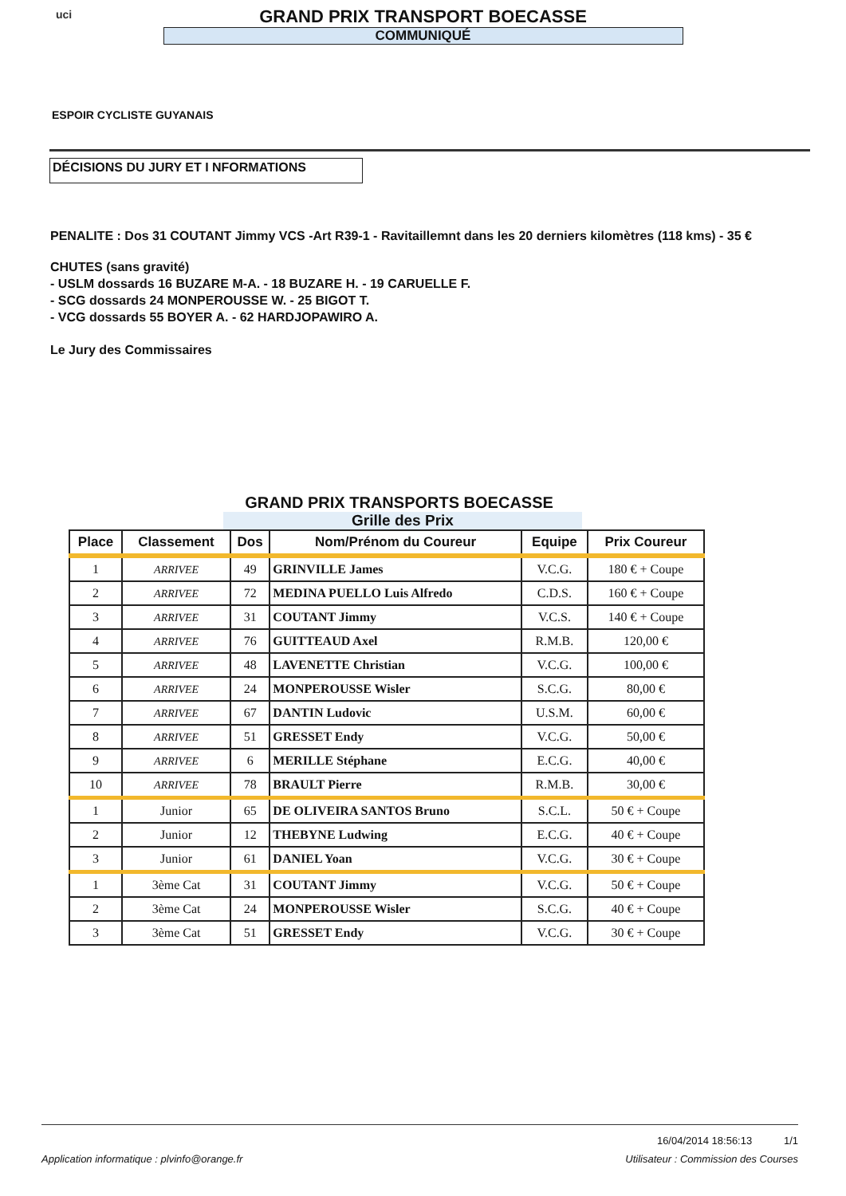uci
GRAND PRIX TRANSPORT BOECASSE
COMMUNIQUÉ
ESPOIR CYCLISTE GUYANAIS
DÉCISIONS DU JURY ET I NFORMATIONS
PENALITE : Dos 31 COUTANT Jimmy VCS -Art R39-1 - Ravitaillemnt dans les 20 derniers kilomètres (118 kms) - 35 €
CHUTES (sans gravité)
- USLM dossards 16 BUZARE M-A. - 18 BUZARE H. - 19 CARUELLE F.
- SCG dossards 24 MONPEROUSSE W. - 25 BIGOT T.
- VCG dossards 55 BOYER A. - 62 HARDJOPAWIRO A.
Le Jury des Commissaires
GRAND PRIX TRANSPORTS BOECASSE
Grille des Prix
| Place | Classement | Dos | Nom/Prénom du Coureur | Equipe | Prix Coureur |
| --- | --- | --- | --- | --- | --- |
| 1 | ARRIVEE | 49 | GRINVILLE James | V.C.G. | 180 € + Coupe |
| 2 | ARRIVEE | 72 | MEDINA PUELLO Luis Alfredo | C.D.S. | 160 € + Coupe |
| 3 | ARRIVEE | 31 | COUTANT Jimmy | V.C.S. | 140 € + Coupe |
| 4 | ARRIVEE | 76 | GUITTEAUD Axel | R.M.B. | 120,00 € |
| 5 | ARRIVEE | 48 | LAVENETTE Christian | V.C.G. | 100,00 € |
| 6 | ARRIVEE | 24 | MONPEROUSSE Wisler | S.C.G. | 80,00 € |
| 7 | ARRIVEE | 67 | DANTIN Ludovic | U.S.M. | 60,00 € |
| 8 | ARRIVEE | 51 | GRESSET Endy | V.C.G. | 50,00 € |
| 9 | ARRIVEE | 6 | MERILLE Stéphane | E.C.G. | 40,00 € |
| 10 | ARRIVEE | 78 | BRAULT Pierre | R.M.B. | 30,00 € |
| 1 | Junior | 65 | DE OLIVEIRA SANTOS Bruno | S.C.L. | 50 € + Coupe |
| 2 | Junior | 12 | THEBYNE Ludwing | E.C.G. | 40 € + Coupe |
| 3 | Junior | 61 | DANIEL Yoan | V.C.G. | 30 € + Coupe |
| 1 | 3ème Cat | 31 | COUTANT Jimmy | V.C.G. | 50 € + Coupe |
| 2 | 3ème Cat | 24 | MONPEROUSSE Wisler | S.C.G. | 40 € + Coupe |
| 3 | 3ème Cat | 51 | GRESSET Endy | V.C.G. | 30 € + Coupe |
16/04/2014 18:56:13 1/1
Application informatique : plvinfo@orange.fr Utilisateur : Commission des Courses